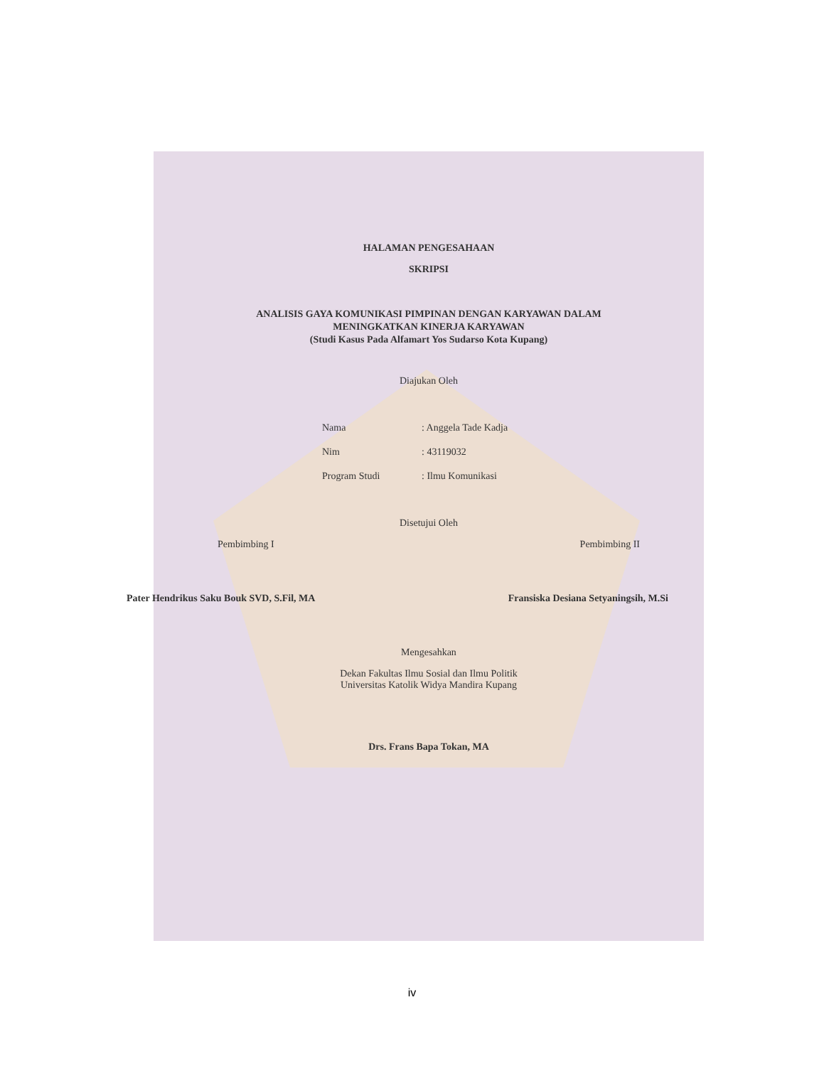HALAMAN PENGESAHAAN
SKRIPSI
ANALISIS GAYA KOMUNIKASI PIMPINAN DENGAN KARYAWAN DALAM
MENINGKATKAN KINERJA KARYAWAN
(Studi Kasus Pada Alfamart Yos Sudarso Kota Kupang)
Diajukan Oleh
Nama: Anggela Tade Kadja
Nim: 43119032
Program Studi: Ilmu Komunikasi
Disetujui Oleh
Pembimbing I Pembimbing II
Pater Hendrikus Saku Bouk SVD, S.Fil, MA Fransiska Desiana Setyaningsih, M.Si
Mengesahkan
Dekan Fakultas Ilmu Sosial dan Ilmu Politik
Universitas Katolik Widya Mandira Kupang
Drs. Frans Bapa Tokan, MA
iv